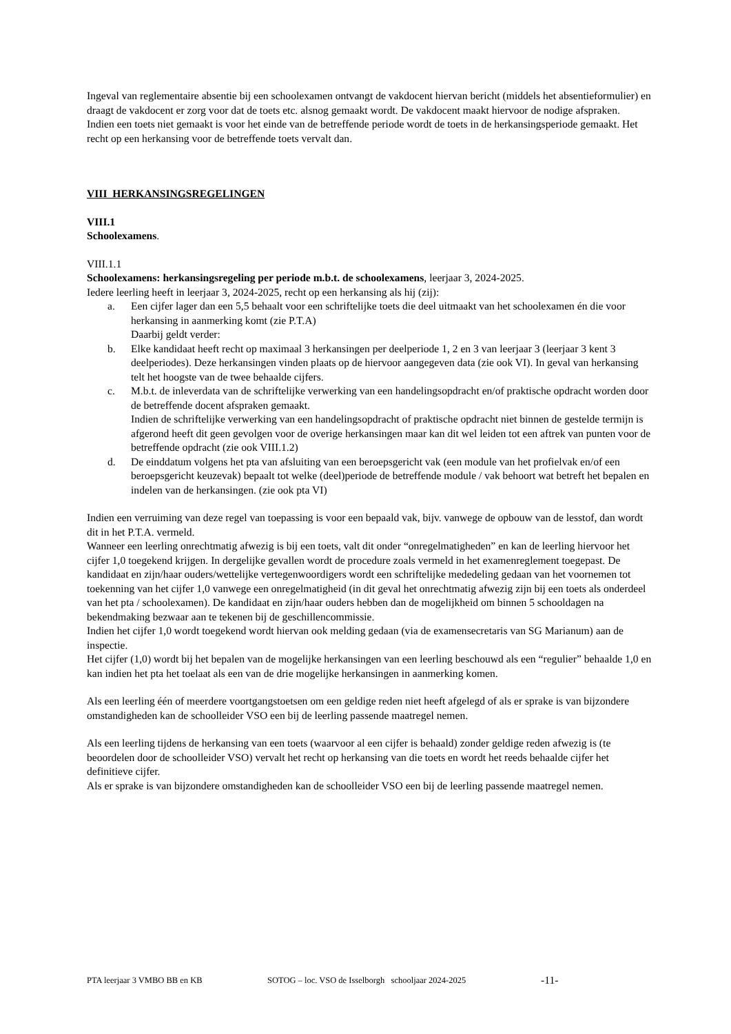Ingeval van reglementaire absentie bij een schoolexamen ontvangt de vakdocent hiervan bericht (middels het absentieformulier) en draagt de vakdocent er zorg voor dat de toets etc. alsnog gemaakt wordt. De vakdocent maakt hiervoor de nodige afspraken.
Indien een toets niet gemaakt is voor het einde van de betreffende periode wordt de toets in de herkansingsperiode gemaakt. Het recht op een herkansing voor de betreffende toets vervalt dan.
VIII HERKANSINGSREGELINGEN
VIII.1
Schoolexamens.
VIII.1.1
Schoolexamens: herkansingsregeling per periode m.b.t. de schoolexamens, leerjaar 3, 2024-2025.
Iedere leerling heeft in leerjaar 3, 2024-2025, recht op een herkansing als hij (zij):
a. Een cijfer lager dan een 5,5 behaalt voor een schriftelijke toets die deel uitmaakt van het schoolexamen én die voor herkansing in aanmerking komt (zie P.T.A)
Daarbij geldt verder:
b. Elke kandidaat heeft recht op maximaal 3 herkansingen per deelperiode 1, 2 en 3 van leerjaar 3 (leerjaar 3 kent 3 deelperiodes). Deze herkansingen vinden plaats op de hiervoor aangegeven data (zie ook VI). In geval van herkansing telt het hoogste van de twee behaalde cijfers.
c. M.b.t. de inleverdata van de schriftelijke verwerking van een handelingsopdracht en/of praktische opdracht worden door de betreffende docent afspraken gemaakt.
Indien de schriftelijke verwerking van een handelingsopdracht of praktische opdracht niet binnen de gestelde termijn is afgerond heeft dit geen gevolgen voor de overige herkansingen maar kan dit wel leiden tot een aftrek van punten voor de betreffende opdracht (zie ook VIII.1.2)
d. De einddatum volgens het pta van afsluiting van een beroepsgericht vak (een module van het profielvak en/of een beroepsgericht keuzevak) bepaalt tot welke (deel)periode de betreffende module / vak behoort wat betreft het bepalen en indelen van de herkansingen. (zie ook pta VI)
Indien een verruiming van deze regel van toepassing is voor een bepaald vak, bijv. vanwege de opbouw van de lesstof, dan wordt dit in het P.T.A. vermeld.
Wanneer een leerling onrechtmatig afwezig is bij een toets, valt dit onder “onregelmatigheden” en kan de leerling hiervoor het cijfer 1,0 toegekend krijgen. In dergelijke gevallen wordt de procedure zoals vermeld in het examenreglement toegepast. De kandidaat en zijn/haar ouders/wettelijke vertegenwoordigers wordt een schriftelijke mededeling gedaan van het voornemen tot toekenning van het cijfer 1,0 vanwege een onregelmatigheid (in dit geval het onrechtmatig afwezig zijn bij een toets als onderdeel van het pta / schoolexamen). De kandidaat en zijn/haar ouders hebben dan de mogelijkheid om binnen 5 schooldagen na bekendmaking bezwaar aan te tekenen bij de geschillencommissie.
Indien het cijfer 1,0 wordt toegekend wordt hiervan ook melding gedaan (via de examensecretaris van SG Marianum) aan de inspectie.
Het cijfer (1,0) wordt bij het bepalen van de mogelijke herkansingen van een leerling beschouwd als een “regulier” behaalde 1,0 en kan indien het pta het toelaat als een van de drie mogelijke herkansingen in aanmerking komen.
Als een leerling één of meerdere voortgangstoetsen om een geldige reden niet heeft afgelegd of als er sprake is van bijzondere omstandigheden kan de schoolleider VSO een bij de leerling passende maatregel nemen.
Als een leerling tijdens de herkansing van een toets (waarvoor al een cijfer is behaald) zonder geldige reden afwezig is (te beoordelen door de schoolleider VSO) vervalt het recht op herkansing van die toets en wordt het reeds behaalde cijfer het definitieve cijfer.
Als er sprake is van bijzondere omstandigheden kan de schoolleider VSO een bij de leerling passende maatregel nemen.
PTA leerjaar 3 VMBO BB en KB SOTOG – loc. VSO de Isselborgh schooljaar 2024-2025 -11-